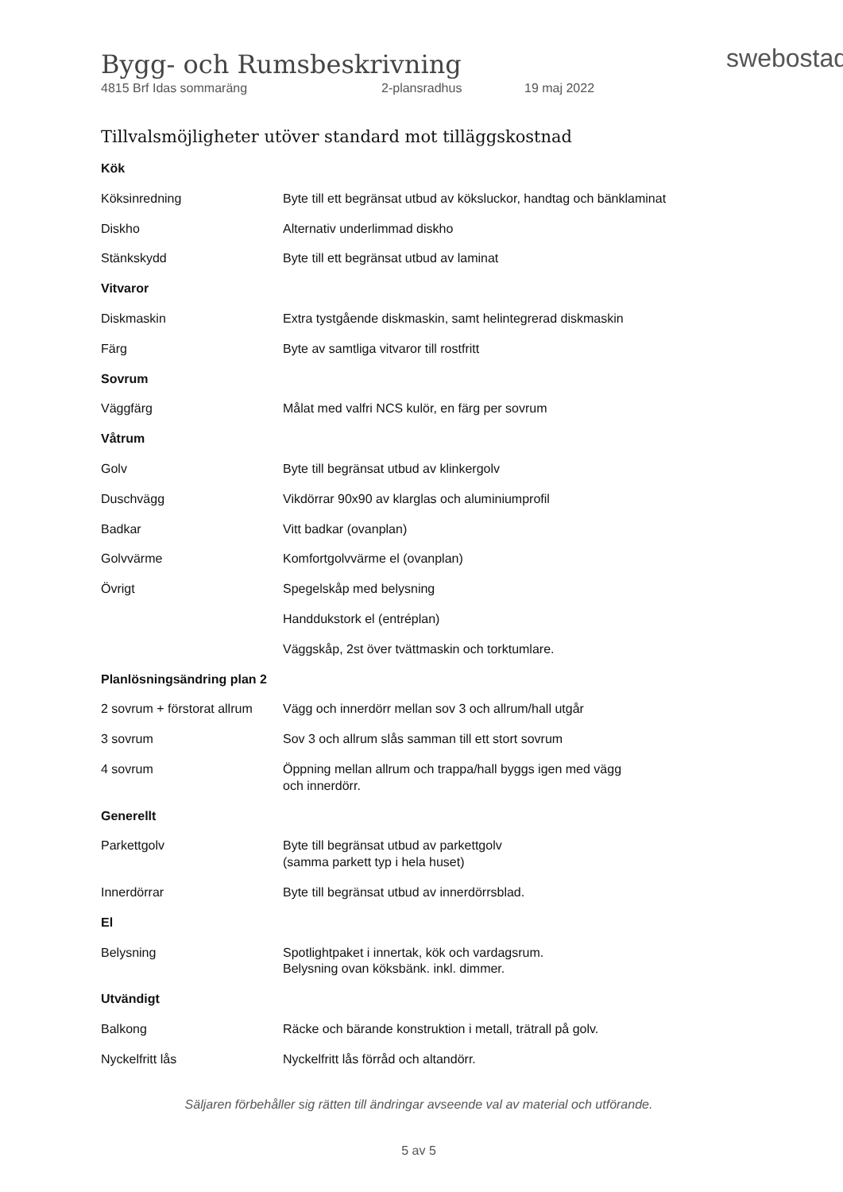swebostad
Bygg- och Rumsbeskrivning
4815 Brf Idas sommaräng 2-plansradhus 19 maj 2022
Tillvalsmöjligheter utöver standard mot tilläggskostnad
| Kök | |
| Köksinredning | Byte till ett begränsat utbud av köksluckor, handtag och bänklaminat |
| Diskho | Alternativ underlimmad diskho |
| Stänkskydd | Byte till ett begränsat utbud av laminat |
| Vitvaror | |
| Diskmaskin | Extra tystgående diskmaskin, samt helintegrerad diskmaskin |
| Färg | Byte av samtliga vitvaror till rostfritt |
| Sovrum | |
| Väggfärg | Målat med valfri NCS kulör, en färg per sovrum |
| Våtrum | |
| Golv | Byte till begränsat utbud av klinkergolv |
| Duschvägg | Vikdörrar 90x90 av klarglas och aluminiumprofil |
| Badkar | Vitt badkar (ovanplan) |
| Golvvärme | Komfortgolvvärme el (ovanplan) |
| Övrigt | Spegelskåp med belysning |
| | Handdukstork el (entréplan) |
| | Väggskåp, 2st över tvättmaskin och torktumlare. |
| Planlösningsändring plan 2 | |
| 2 sovrum + förstorat allrum | Vägg och innerdörr mellan sov 3 och allrum/hall utgår |
| 3 sovrum | Sov 3 och allrum slås samman till ett stort sovrum |
| 4 sovrum | Öppning mellan allrum och trappa/hall byggs igen med vägg och innerdörr. |
| Generellt | |
| Parkettgolv | Byte till begränsat utbud av parkettgolv (samma parkett typ i hela huset) |
| Innerdörrar | Byte till begränsat utbud av innerdörrsblad. |
| El | |
| Belysning | Spotlightpaket i innertak, kök och vardagsrum. Belysning ovan köksbänk. inkl. dimmer. |
| Utvändigt | |
| Balkong | Räcke och bärande konstruktion i metall, trätrall på golv. |
| Nyckelfritt lås | Nyckelfritt lås förråd och altandörr. |
Säljaren förbehåller sig rätten till ändringar avseende val av material och utförande.
5 av 5